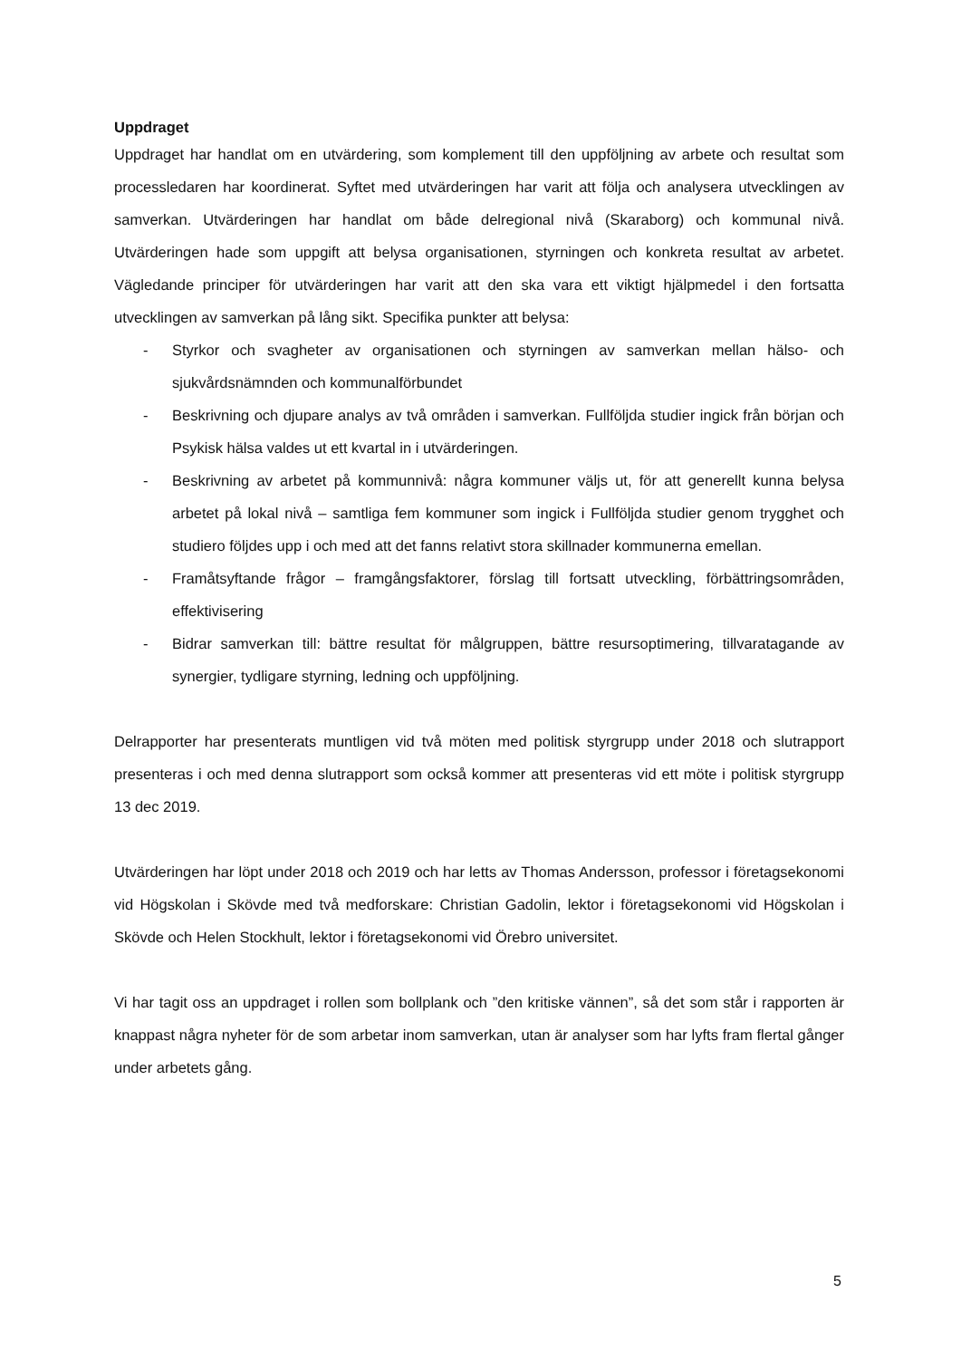Uppdraget
Uppdraget har handlat om en utvärdering, som komplement till den uppföljning av arbete och resultat som processledaren har koordinerat. Syftet med utvärderingen har varit att följa och analysera utvecklingen av samverkan. Utvärderingen har handlat om både delregional nivå (Skaraborg) och kommunal nivå. Utvärderingen hade som uppgift att belysa organisationen, styrningen och konkreta resultat av arbetet. Vägledande principer för utvärderingen har varit att den ska vara ett viktigt hjälpmedel i den fortsatta utvecklingen av samverkan på lång sikt. Specifika punkter att belysa:
- Styrkor och svagheter av organisationen och styrningen av samverkan mellan hälso- och sjukvårdsnämnden och kommunalförbundet
- Beskrivning och djupare analys av två områden i samverkan. Fullföljda studier ingick från början och Psykisk hälsa valdes ut ett kvartal in i utvärderingen.
- Beskrivning av arbetet på kommunnivå: några kommuner väljs ut, för att generellt kunna belysa arbetet på lokal nivå – samtliga fem kommuner som ingick i Fullföljda studier genom trygghet och studiero följdes upp i och med att det fanns relativt stora skillnader kommunerna emellan.
- Framåtsyftande frågor – framgångsfaktorer, förslag till fortsatt utveckling, förbättringsområden, effektivisering
- Bidrar samverkan till: bättre resultat för målgruppen, bättre resursoptimering, tillvaratagande av synergier, tydligare styrning, ledning och uppföljning.
Delrapporter har presenterats muntligen vid två möten med politisk styrgrupp under 2018 och slutrapport presenteras i och med denna slutrapport som också kommer att presenteras vid ett möte i politisk styrgrupp 13 dec 2019.
Utvärderingen har löpt under 2018 och 2019 och har letts av Thomas Andersson, professor i företagsekonomi vid Högskolan i Skövde med två medforskare: Christian Gadolin, lektor i företagsekonomi vid Högskolan i Skövde och Helen Stockhult, lektor i företagsekonomi vid Örebro universitet.
Vi har tagit oss an uppdraget i rollen som bollplank och ”den kritiske vännen”, så det som står i rapporten är knappast några nyheter för de som arbetar inom samverkan, utan är analyser som har lyfts fram flertal gånger under arbetets gång.
5